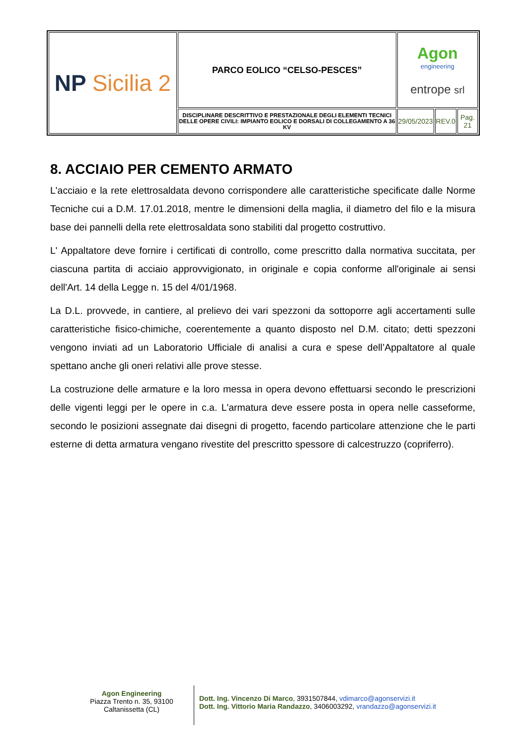| NP Sicilia 2 | PARCO EOLICO “CELSO-PESCES” | Agon engineering entrope srl | | |
| | DISCIPLINARE DESCRITTIVO E PRESTAZIONALE DEGLI ELEMENTI TECNICI DELLE OPERE CIVILI: IMPIANTO EOLICO E DORSALI DI COLLEGAMENTO A 36 KV | 29/05/2023 | REV.0 | Pag. 21 |
8. ACCIAIO PER CEMENTO ARMATO
L'acciaio e la rete elettrosaldata devono corrispondere alle caratteristiche specificate dalle Norme Tecniche cui a D.M. 17.01.2018, mentre le dimensioni della maglia, il diametro del filo e la misura base dei pannelli della rete elettrosaldata sono stabiliti dal progetto costruttivo.
L' Appaltatore deve fornire i certificati di controllo, come prescritto dalla normativa succitata, per ciascuna partita di acciaio approvvigionato, in originale e copia conforme all'originale ai sensi dell'Art. 14 della Legge n. 15 del 4/01/1968.
La D.L. provvede, in cantiere, al prelievo dei vari spezzoni da sottoporre agli accertamenti sulle caratteristiche fisico-chimiche, coerentemente a quanto disposto nel D.M. citato; detti spezzoni vengono inviati ad un Laboratorio Ufficiale di analisi a cura e spese dell’Appaltatore al quale spettano anche gli oneri relativi alle prove stesse.
La costruzione delle armature e la loro messa in opera devono effettuarsi secondo le prescrizioni delle vigenti leggi per le opere in c.a. L'armatura deve essere posta in opera nelle casseforme, secondo le posizioni assegnate dai disegni di progetto, facendo particolare attenzione che le parti esterne di detta armatura vengano rivestite del prescritto spessore di calcestruzzo (copriferro).
Agon Engineering
Piazza Trento n. 35, 93100
Caltanissetta (CL)
Dott. Ing. Vincenzo Di Marco, 3931507844, vdimarco@agonservizi.it
Dott. Ing. Vittorio Maria Randazzo, 3406003292, vrandazzo@agonservizi.it